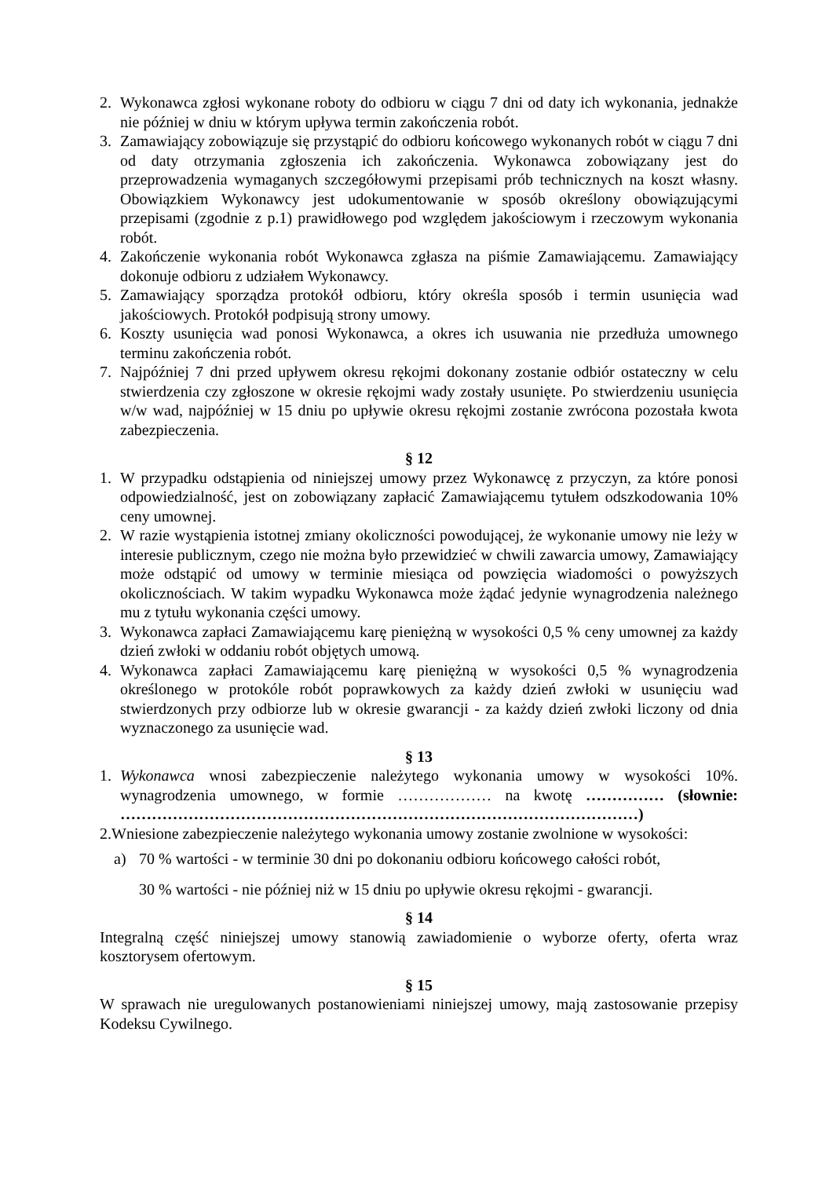2. Wykonawca zgłosi wykonane roboty do odbioru w ciągu 7 dni od daty ich wykonania, jednakże nie później w dniu w którym upływa termin zakończenia robót.
3. Zamawiający zobowiązuje się przystąpić do odbioru końcowego wykonanych robót w ciągu 7 dni od daty otrzymania zgłoszenia ich zakończenia. Wykonawca zobowiązany jest do przeprowadzenia wymaganych szczegółowymi przepisami prób technicznych na koszt własny. Obowiązkiem Wykonawcy jest udokumentowanie w sposób określony obowiązującymi przepisami (zgodnie z p.1) prawidłowego pod względem jakościowym i rzeczowym wykonania robót.
4. Zakończenie wykonania robót Wykonawca zgłasza na piśmie Zamawiającemu. Zamawiający dokonuje odbioru z udziałem Wykonawcy.
5. Zamawiający sporządza protokół odbioru, który określa sposób i termin usunięcia wad jakościowych. Protokół podpisują strony umowy.
6. Koszty usunięcia wad ponosi Wykonawca, a okres ich usuwania nie przedłuża umownego terminu zakończenia robót.
7. Najpóźniej 7 dni przed upływem okresu rękojmi dokonany zostanie odbiór ostateczny w celu stwierdzenia czy zgłoszone w okresie rękojmi wady zostały usunięte. Po stwierdzeniu usunięcia w/w wad, najpóźniej w 15 dniu po upływie okresu rękojmi zostanie zwrócona pozostała kwota zabezpieczenia.
§ 12
1. W przypadku odstąpienia od niniejszej umowy przez Wykonawcę z przyczyn, za które ponosi odpowiedzialność, jest on zobowiązany zapłacić Zamawiającemu tytułem odszkodowania 10% ceny umownej.
2. W razie wystąpienia istotnej zmiany okoliczności powodującej, że wykonanie umowy nie leży w interesie publicznym, czego nie można było przewidzieć w chwili zawarcia umowy, Zamawiający może odstąpić od umowy w terminie miesiąca od powzięcia wiadomości o powyższych okolicznościach. W takim wypadku Wykonawca może żądać jedynie wynagrodzenia należnego mu z tytułu wykonania części umowy.
3. Wykonawca zapłaci Zamawiającemu karę pieniężną w wysokości 0,5 % ceny umownej za każdy dzień zwłoki w oddaniu robót objętych umową.
4. Wykonawca zapłaci Zamawiającemu karę pieniężną w wysokości 0,5 % wynagrodzenia określonego w protokóle robót poprawkowych za każdy dzień zwłoki w usunięciu wad stwierdzonych przy odbiorze lub w okresie gwarancji - za każdy dzień zwłoki liczony od dnia wyznaczonego za usunięcie wad.
§ 13
1. Wykonawca wnosi zabezpieczenie należytego wykonania umowy w wysokości 10%. wynagrodzenia umownego, w formie ……………… na kwotę …………… (słownie: ………………………………………………………………………………………)
2.Wniesione zabezpieczenie należytego wykonania umowy zostanie zwolnione w wysokości:
a) 70 % wartości - w terminie 30 dni po dokonaniu odbioru końcowego całości robót,
30 % wartości - nie później niż w 15 dniu po upływie okresu rękojmi - gwarancji.
§ 14
Integralną część niniejszej umowy stanowią zawiadomienie o wyborze oferty, oferta wraz kosztorysem ofertowym.
§ 15
W sprawach nie uregulowanych postanowieniami niniejszej umowy, mają zastosowanie przepisy Kodeksu Cywilnego.